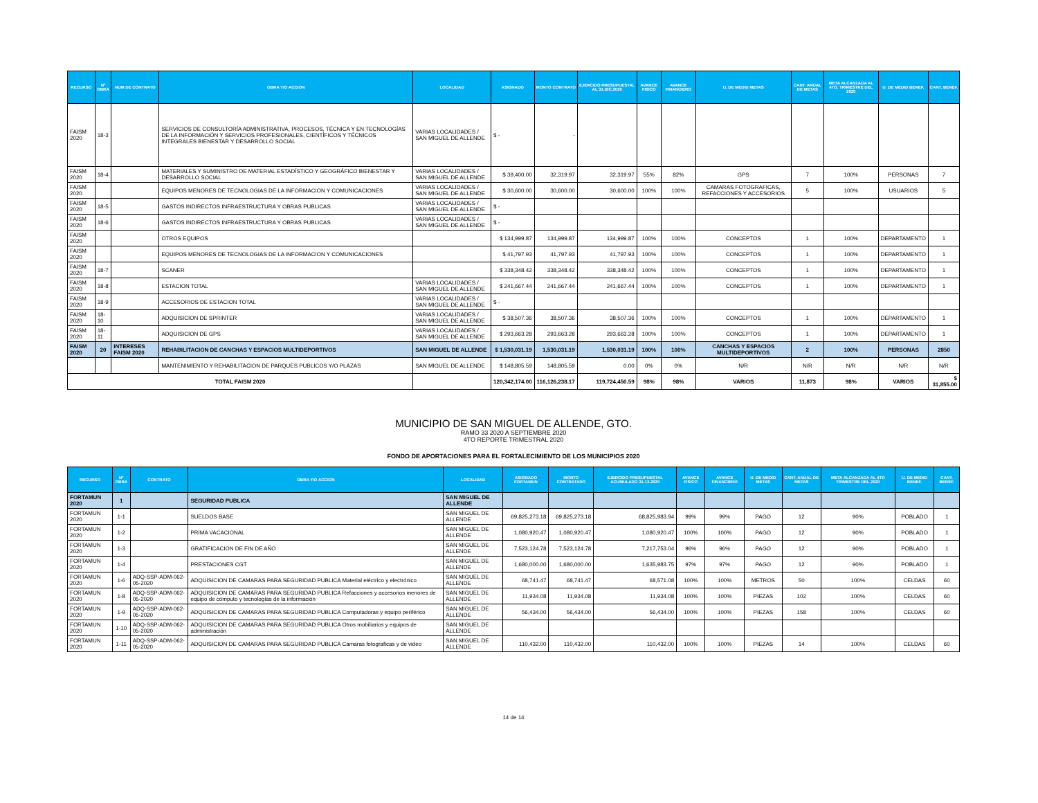| RECURSO | Nº OBRA | NUM DE CONTRATO | OBRA Y/O ACCION | LOCALIDAD | ASIGNADO | MONTO CONTRATO | EJERCIDO PRESUPUESTAL AL 31.DIC.2020 | AVANCE FISICO | AVANCE FINANCIERO | U. DE MEDID METAS | CANT. ANUAL DE METAS | META ALCANZADA AL 4TO. TRIMESTRE DEL 2020 | U. DE MEDID BENEF. | CANT. BENEF. |
| --- | --- | --- | --- | --- | --- | --- | --- | --- | --- | --- | --- | --- | --- | --- |
| FAISM 2020 | 18-3 | | SERVICIOS DE CONSULTORÍA ADMINISTRATIVA, PROCESOS, TÉCNICA Y EN TECNOLOGÍAS DE LA INFORMACIÓN Y SERVICIOS PROFESIONALES, CIENTÍFICOS Y TÉCNICOS INTEGRALES BIENESTAR Y DESARROLLO SOCIAL | VARIAS LOCALIDADES / SAN MIGUEL DE ALLENDE | $ - | - | | | | | | | | |
| FAISM 2020 | 18-4 | | MATERIALES Y SUMINISTRO DE MATERIAL ESTADÍSTICO Y GEOGRÁFICO BIENESTAR Y DESARROLLO SOCIAL | VARIAS LOCALIDADES / SAN MIGUEL DE ALLENDE | $ 39,400.00 | 32,319.97 | 32,319.97 | 55% | 82% | GPS | 7 | 100% | PERSONAS | 7 |
| FAISM 2020 | | | EQUIPOS MENORES DE TECNOLOGIAS DE LA INFORMACION Y COMUNICACIONES | VARIAS LOCALIDADES / SAN MIGUEL DE ALLENDE | $ 30,600.00 | 30,600.00 | 30,600.00 | 100% | 100% | CAMARAS FOTOGRAFICAS, REFACCIONES Y ACCESORIOS | 5 | 100% | USUARIOS | 5 |
| FAISM 2020 | 18-5 | | GASTOS INDIRECTOS INFRAESTRUCTURA Y OBRAS PUBLICAS | VARIAS LOCALIDADES / SAN MIGUEL DE ALLENDE | $ - | | | | | | | | | |
| FAISM 2020 | 18-6 | | GASTOS INDIRECTOS INFRAESTRUCTURA Y OBRAS PUBLICAS | VARIAS LOCALIDADES / SAN MIGUEL DE ALLENDE | $ - | | | | | | | | | |
| FAISM 2020 | | | OTROS EQUIPOS | | $ 134,999.87 | 134,999.87 | 134,999.87 | 100% | 100% | CONCEPTOS | 1 | 100% | DEPARTAMENTO | 1 |
| FAISM 2020 | | | EQUIPOS MENORES DE TECNOLOGIAS DE LA INFORMACION Y COMUNICACIONES | | $ 41,797.93 | 41,797.93 | 41,797.93 | 100% | 100% | CONCEPTOS | 1 | 100% | DEPARTAMENTO | 1 |
| FAISM 2020 | 18-7 | | SCANER | | $ 338,348.42 | 338,348.42 | 338,348.42 | 100% | 100% | CONCEPTOS | 1 | 100% | DEPARTAMENTO | 1 |
| FAISM 2020 | 18-8 | | ESTACION TOTAL | VARIAS LOCALIDADES / SAN MIGUEL DE ALLENDE | $ 241,667.44 | 241,667.44 | 241,667.44 | 100% | 100% | CONCEPTOS | 1 | 100% | DEPARTAMENTO | 1 |
| FAISM 2020 | 18-9 | | ACCESORIOS DE ESTACION TOTAL | VARIAS LOCALIDADES / SAN MIGUEL DE ALLENDE | $ - | | | | | | | | | |
| FAISM 2020 | 18-10 | | ADQUISICION DE SPRINTER | VARIAS LOCALIDADES / SAN MIGUEL DE ALLENDE | $ 38,507.36 | 38,507.36 | 38,507.36 | 100% | 100% | CONCEPTOS | 1 | 100% | DEPARTAMENTO | 1 |
| FAISM 2020 | 18-11 | | ADQUISICION DE GPS | VARIAS LOCALIDADES / SAN MIGUEL DE ALLENDE | $ 293,663.28 | 293,663.28 | 293,663.28 | 100% | 100% | CONCEPTOS | 1 | 100% | DEPARTAMENTO | 1 |
| FAISM 2020 | 20 | INTERESES FAISM 2020 | REHABILITACION DE CANCHAS Y ESPACIOS MULTIDEPORTIVOS | SAN MIGUEL DE ALLENDE | $ 1,530,031.19 | 1,530,031.19 | 1,530,031.19 | 100% | 100% | CANCHAS Y ESPACIOS MULTIDEPORTIVOS | 2 | 100% | PERSONAS | 2850 |
| | | | MANTENIMIENTO Y REHABILITACION DE PARQUES PUBLICOS Y/O PLAZAS | SAN MIGUEL DE ALLENDE | $ 148,805.59 | 148,805.59 | 0.00 | 0% | 0% | N/R | N/R | N/R | N/R | N/R |
| TOTAL FAISM 2020 | | | | | 120,342,174.00 | 116,126,238.17 | 119,724,450.59 | 98% | 98% | VARIOS | 11,873 | 98% | VARIOS | $ 31,855.00 |
MUNICIPIO DE SAN MIGUEL DE ALLENDE, GTO.
RAMO 33 2020 A SEPTIEMBRE 2020
4TO REPORTE TRIMESTRAL 2020
FONDO DE APORTACIONES PARA EL FORTALECIMIENTO DE LOS MUNICIPIOS 2020
| RECURSO | Nº OBRA | CONTRATO | OBRA Y/O ACCION | LOCALIDAD | ASIGNADO FORTAMUN | MONTO CONTRATADO | EJERCIDO PRESUPUESTAL ACUMULADO 31.12.2020 | AVANCE FISICO | AVANCE FINANCIERO | U. DE MEDID METAS | CANT. ANUAL DE METAS | META ALCANZADA AL 4TO TRIMESTRE DEL 2020 | U. DE MEDID BENEF. | CANT. BENEF. |
| --- | --- | --- | --- | --- | --- | --- | --- | --- | --- | --- | --- | --- | --- | --- |
| FORTAMUN 2020 | 1 | | SEGURIDAD PUBLICA | SAN MIGUEL DE ALLENDE | | | | | | | | | | |
| FORTAMUN 2020 | 1-1 | | SUELDOS BASE | SAN MIGUEL DE ALLENDE | 69,825,273.18 | 69,825,273.18 | 68,825,983.94 | 99% | 99% | PAGO | 12 | 90% | POBLADO | 1 |
| FORTAMUN 2020 | 1-2 | | PRIMA VACACIONAL | SAN MIGUEL DE ALLENDE | 1,080,920.47 | 1,080,920.47 | 1,080,920.47 | 100% | 100% | PAGO | 12 | 90% | POBLADO | 1 |
| FORTAMUN 2020 | 1-3 | | GRATIFICACION DE FIN DE AÑO | SAN MIGUEL DE ALLENDE | 7,523,124.78 | 7,523,124.78 | 7,217,753.04 | 96% | 96% | PAGO | 12 | 90% | POBLADO | 1 |
| FORTAMUN 2020 | 1-4 | | PRESTACIONES CGT | SAN MIGUEL DE ALLENDE | 1,680,000.00 | 1,680,000.00 | 1,635,983.75 | 97% | 97% | PAGO | 12 | 90% | POBLADO | 1 |
| FORTAMUN 2020 | 1-6 | ADQ-SSP-ADM-062-05-2020 | ADQUISICION DE CAMARAS PARA SEGURIDAD PUBLICA Material eléctrico y electrónico | SAN MIGUEL DE ALLENDE | 68,741.47 | 68,741.47 | 68,571.08 | 100% | 100% | METROS | 50 | 100% | CELDAS | 60 |
| FORTAMUN 2020 | 1-8 | ADQ-SSP-ADM-062-05-2020 | ADQUISICION DE CAMARAS PARA SEGURIDAD PUBLICA Refacciones y accesorios menores de equipo de cómputo y tecnologías de la información | SAN MIGUEL DE ALLENDE | 11,934.08 | 11,934.08 | 11,934.08 | 100% | 100% | PIEZAS | 102 | 100% | CELDAS | 60 |
| FORTAMUN 2020 | 1-9 | ADQ-SSP-ADM-062-05-2020 | ADQUISICION DE CAMARAS PARA SEGURIDAD PUBLICA Computadoras y equipo periférico | SAN MIGUEL DE ALLENDE | 56,434.00 | 56,434.00 | 56,434.00 | 100% | 100% | PIEZAS | 158 | 100% | CELDAS | 60 |
| FORTAMUN 2020 | 1-10 | ADQ-SSP-ADM-062-05-2020 | ADQUISICION DE CAMARAS PARA SEGURIDAD PUBLICA Otros mobiliarios y equipos de administración | SAN MIGUEL DE ALLENDE | | | | | | | | | | |
| FORTAMUN 2020 | 1-11 | ADQ-SSP-ADM-062-05-2020 | ADQUISICION DE CAMARAS PARA SEGURIDAD PUBLICA Camaras fotograficas y de video | SAN MIGUEL DE ALLENDE | 110,432.00 | 110,432.00 | 110,432.00 | 100% | 100% | PIEZAS | 14 | 100% | CELDAS | 60 |
14 de 14